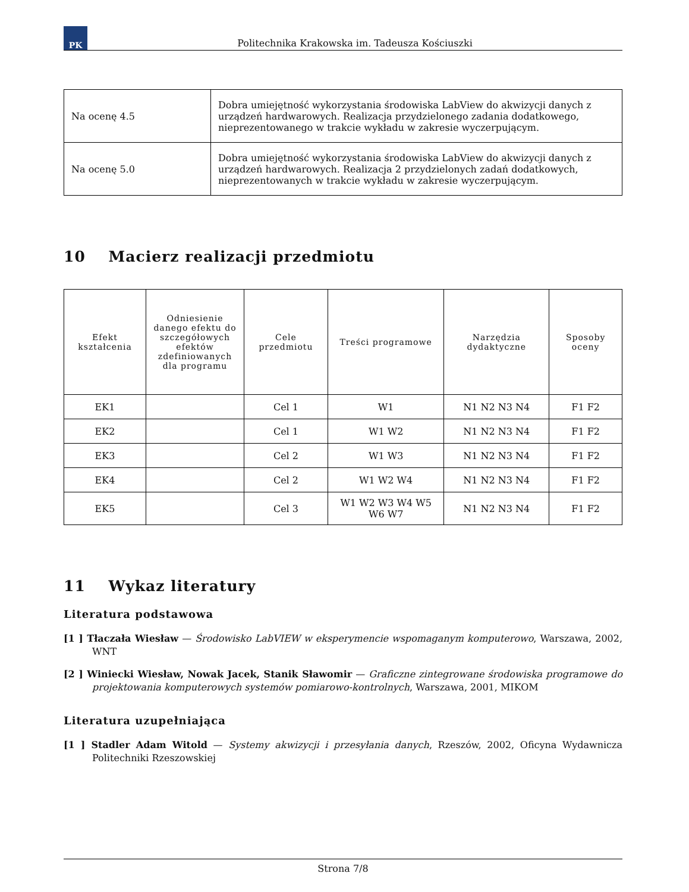PK
Politechnika Krakowska im. Tadeusza Kościuszki
| Na ocenę 4.5 | Dobra umiejętność wykorzystania środowiska LabView do akwizycji danych z urządzeń hardwarowych. Realizacja przydzielonego zadania dodatkowego, nieprezentowanego w trakcie wykładu w zakresie wyczerpującym. |
| Na ocenę 5.0 | Dobra umiejętność wykorzystania środowiska LabView do akwizycji danych z urządzeń hardwarowych. Realizacja 2 przydzielonych zadań dodatkowych, nieprezentowanych w trakcie wykładu w zakresie wyczerpującym. |
10 Macierz realizacji przedmiotu
| Efekt kształcenia | Odniesienie danego efektu do szczegółowych efektów zdefiniowanych dla programu | Cele przedmiotu | Treści programowe | Narzędzia dydaktyczne | Sposoby oceny |
| --- | --- | --- | --- | --- | --- |
| EK1 | | Cel 1 | W1 | N1 N2 N3 N4 | F1 F2 |
| EK2 | | Cel 1 | W1 W2 | N1 N2 N3 N4 | F1 F2 |
| EK3 | | Cel 2 | W1 W3 | N1 N2 N3 N4 | F1 F2 |
| EK4 | | Cel 2 | W1 W2 W4 | N1 N2 N3 N4 | F1 F2 |
| EK5 | | Cel 3 | W1 W2 W3 W4 W5 W6 W7 | N1 N2 N3 N4 | F1 F2 |
11 Wykaz literatury
Literatura podstawowa
[1 ] Tłaczała Wiesław — Środowisko LabVIEW w eksperymencie wspomaganym komputerowo, Warszawa, 2002, WNT
[2 ] Winiecki Wiesław, Nowak Jacek, Stanik Sławomir — Graficzne zintegrowane środowiska programowe do projektowania komputerowych systemów pomiarowo-kontrolnych, Warszawa, 2001, MIKOM
Literatura uzupełniająca
[1 ] Stadler Adam Witold — Systemy akwizycji i przesyłania danych, Rzeszów, 2002, Oficyna Wydawnicza Politechniki Rzeszowskiej
Strona 7/8